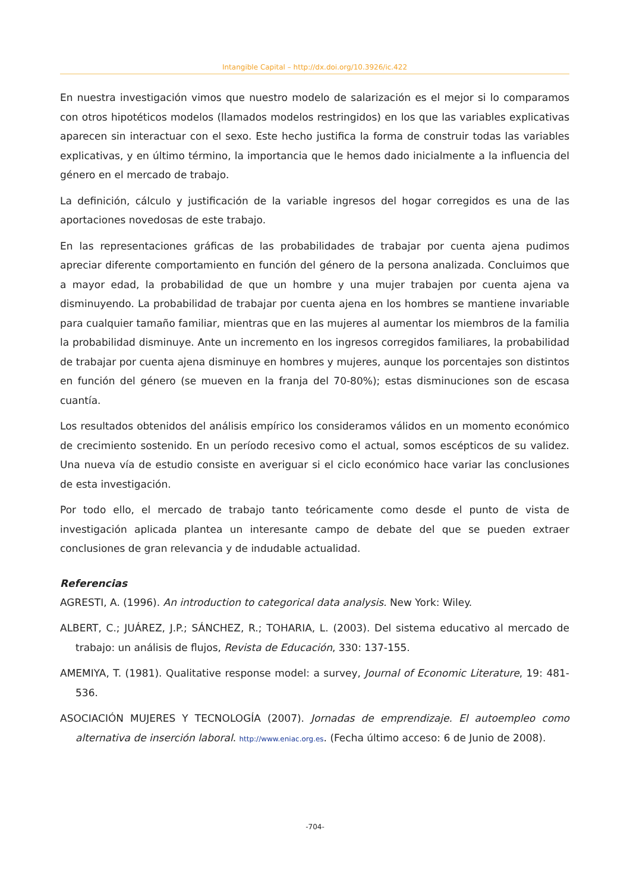Intangible Capital – http://dx.doi.org/10.3926/ic.422
En nuestra investigación vimos que nuestro modelo de salarización es el mejor si lo comparamos con otros hipotéticos modelos (llamados modelos restringidos) en los que las variables explicativas aparecen sin interactuar con el sexo. Este hecho justifica la forma de construir todas las variables explicativas, y en último término, la importancia que le hemos dado inicialmente a la influencia del género en el mercado de trabajo.
La definición, cálculo y justificación de la variable ingresos del hogar corregidos es una de las aportaciones novedosas de este trabajo.
En las representaciones gráficas de las probabilidades de trabajar por cuenta ajena pudimos apreciar diferente comportamiento en función del género de la persona analizada. Concluimos que a mayor edad, la probabilidad de que un hombre y una mujer trabajen por cuenta ajena va disminuyendo. La probabilidad de trabajar por cuenta ajena en los hombres se mantiene invariable para cualquier tamaño familiar, mientras que en las mujeres al aumentar los miembros de la familia la probabilidad disminuye. Ante un incremento en los ingresos corregidos familiares, la probabilidad de trabajar por cuenta ajena disminuye en hombres y mujeres, aunque los porcentajes son distintos en función del género (se mueven en la franja del 70-80%); estas disminuciones son de escasa cuantía.
Los resultados obtenidos del análisis empírico los consideramos válidos en un momento económico de crecimiento sostenido. En un período recesivo como el actual, somos escépticos de su validez. Una nueva vía de estudio consiste en averiguar si el ciclo económico hace variar las conclusiones de esta investigación.
Por todo ello, el mercado de trabajo tanto teóricamente como desde el punto de vista de investigación aplicada plantea un interesante campo de debate del que se pueden extraer conclusiones de gran relevancia y de indudable actualidad.
Referencias
AGRESTI, A. (1996). An introduction to categorical data analysis. New York: Wiley.
ALBERT, C.; JUÁREZ, J.P.; SÁNCHEZ, R.; TOHARIA, L. (2003). Del sistema educativo al mercado de trabajo: un análisis de flujos, Revista de Educación, 330: 137-155.
AMEMIYA, T. (1981). Qualitative response model: a survey, Journal of Economic Literature, 19: 481-536.
ASOCIACIÓN MUJERES Y TECNOLOGÍA (2007). Jornadas de emprendizaje. El autoempleo como alternativa de inserción laboral. http://www.eniac.org.es. (Fecha último acceso: 6 de Junio de 2008).
-704-